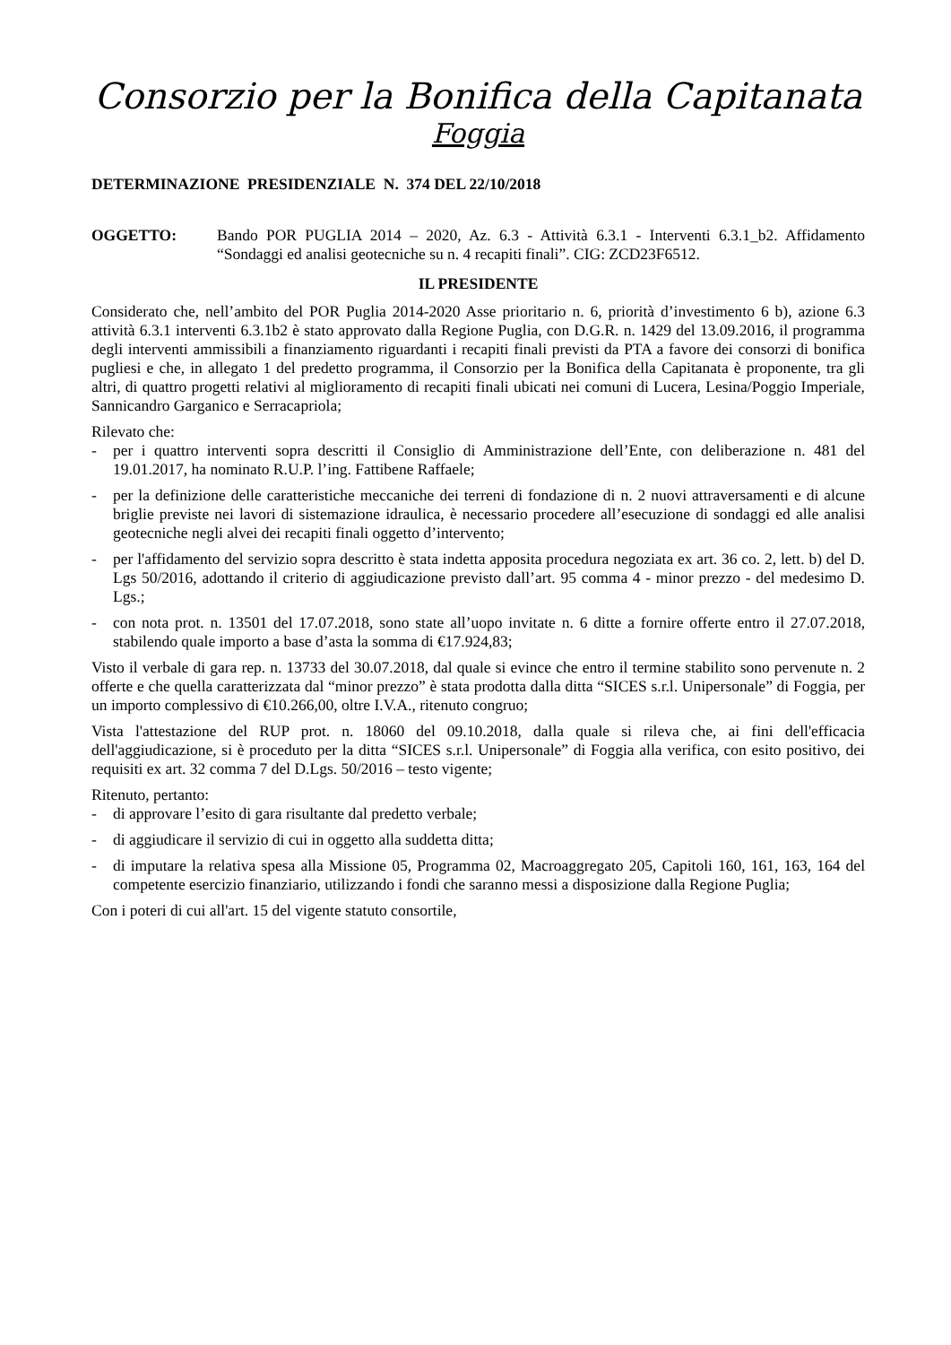Consorzio per la Bonifica della Capitanata
Foggia
DETERMINAZIONE PRESIDENZIALE N. 374 DEL 22/10/2018
OGGETTO: Bando POR PUGLIA 2014 – 2020, Az. 6.3 - Attività 6.3.1 - Interventi 6.3.1_b2. Affidamento “Sondaggi ed analisi geotecniche su n. 4 recapiti finali”. CIG: ZCD23F6512.
IL PRESIDENTE
Considerato che, nell’ambito del POR Puglia 2014-2020 Asse prioritario n. 6, priorità d’investimento 6 b), azione 6.3 attività 6.3.1 interventi 6.3.1b2 è stato approvato dalla Regione Puglia, con D.G.R. n. 1429 del 13.09.2016, il programma degli interventi ammissibili a finanziamento riguardanti i recapiti finali previsti da PTA a favore dei consorzi di bonifica pugliesi e che, in allegato 1 del predetto programma, il Consorzio per la Bonifica della Capitanata è proponente, tra gli altri, di quattro progetti relativi al miglioramento di recapiti finali ubicati nei comuni di Lucera, Lesina/Poggio Imperiale, Sannicandro Garganico e Serracapriola;
Rilevato che:
- per i quattro interventi sopra descritti il Consiglio di Amministrazione dell’Ente, con deliberazione n. 481 del 19.01.2017, ha nominato R.U.P. l’ing. Fattibene Raffaele;
- per la definizione delle caratteristiche meccaniche dei terreni di fondazione di n. 2 nuovi attraversamenti e di alcune briglie previste nei lavori di sistemazione idraulica, è necessario procedere all’esecuzione di sondaggi ed alle analisi geotecniche negli alvei dei recapiti finali oggetto d’intervento;
- per l'affidamento del servizio sopra descritto è stata indetta apposita procedura negoziata ex art. 36 co. 2, lett. b) del D. Lgs 50/2016, adottando il criterio di aggiudicazione previsto dall’art. 95 comma 4 - minor prezzo - del medesimo D. Lgs.;
- con nota prot. n. 13501 del 17.07.2018, sono state all’uopo invitate n. 6 ditte a fornire offerte entro il 27.07.2018, stabilendo quale importo a base d’asta la somma di €17.924,83;
Visto il verbale di gara rep. n. 13733 del 30.07.2018, dal quale si evince che entro il termine stabilito sono pervenute n. 2 offerte e che quella caratterizzata dal “minor prezzo” è stata prodotta dalla ditta “SICES s.r.l. Unipersonale” di Foggia, per un importo complessivo di €10.266,00, oltre I.V.A., ritenuto congruo;
Vista l'attestazione del RUP prot. n. 18060 del 09.10.2018, dalla quale si rileva che, ai fini dell'efficacia dell'aggiudicazione, si è proceduto per la ditta “SICES s.r.l. Unipersonale” di Foggia alla verifica, con esito positivo, dei requisiti ex art. 32 comma 7 del D.Lgs. 50/2016 – testo vigente;
Ritenuto, pertanto:
- di approvare l’esito di gara risultante dal predetto verbale;
- di aggiudicare il servizio di cui in oggetto alla suddetta ditta;
- di imputare la relativa spesa alla Missione 05, Programma 02, Macroaggregato 205, Capitoli 160, 161, 163, 164 del competente esercizio finanziario, utilizzando i fondi che saranno messi a disposizione dalla Regione Puglia;
Con i poteri di cui all'art. 15 del vigente statuto consortile,